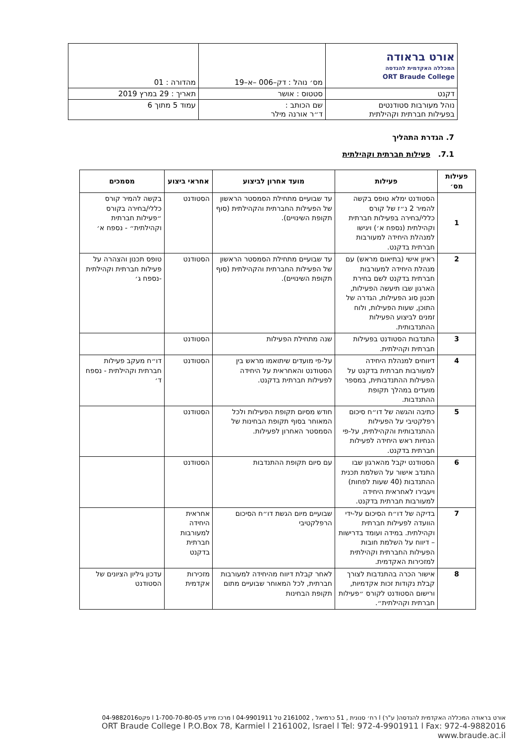| אורט בראודה המכללה האקדמית להנדסה ORT Braude College | מס׳ נוהל : דק–006 –א–19 | מהדורה : 01 |
| דקנט | סטטוס : אושר | תאריך : 29 במרץ 2019 |
| נוהל מעורבות סטודנטים בפעילות חברתית וקהילתית | שם הכותב : ד״ר אורנה מילר | עמוד 5 מתוך 6 |
7. הגדרת התהליך
7.1. פעילות חברתית וקהילתית
| פעילות מס׳ | פעילות | מועד אחרון לביצוע | אחראי ביצוע | מסמכים |
| --- | --- | --- | --- | --- |
| 1 | הסטודנט ימלא טופס בקשה להמיר 2 נ״ז של קורס כללי/בחירה בפעילות חברתית וקהילתית (נספח א׳) ויגישו למנהלת היחידה למעורבות חברתית בדקנט. | עד שבועיים מתחילת הסמסטר הראשון של הפעילות החברתית והקהילתית (סוף תקופת השינויים). | הסטודנט | בקשה להמיר קורס כללי/בחירה בקורס ״פעילות חברתית וקהילתית״ - נספח א׳ |
| 2 | ראיון אישי (בתיאום מראש) עם מנהלת היחידה למעורבות חברתית בדקנט לשם בחירת הארגון שבו תיעשה הפעילות, תכנון סוג הפעילות, הגדרה של התוכן, שעות הפעילות, ולוח זמנים לביצוע הפעילות ההתנדבותית. | עד שבועיים מתחילת הסמסטר הראשון של הפעילות החברתית והקהילתית (סוף תקופת השינויים). | הסטודנט | טופס תכנון והצהרה על פעילות חברתית וקהילתית -נספח ג׳ |
| 3 | התנדבות הסטודנט בפעילות חברתית וקהילתית. | שנה מתחילת הפעילות | הסטודנט | |
| 4 | דיווחים למנהלת היחידה למעורבות חברתית בדקנט על הפעילות ההתנדבותית, במספר מועדים במהלך תקופת ההתנדבות. | על-פי מועדים שיתואמו מראש בין הסטודנט והאחראית על היחידה לפעילות חברתית בדקנט. | הסטודנט | דו״ח מעקב פעילות חברתית וקהילתית - נספח ד׳ |
| 5 | כתיבה והגשה של דו״ח סיכום רפלקטיבי על הפעילות ההתנדבותית והקהילתית, על-פי הנחיות ראש היחידה לפעילות חברתית בדקנט. | חודש מסיום תקופת הפעילות ולכל המאוחר בסוף תקופת הבחינות של הסמסטר האחרון לפעילות. | הסטודנט | |
| 6 | הסטודנט יקבל מהארגון שבו התנדב אישור על השלמת תכנית ההתנדבות (40 שעות לפחות) ויעבירו לאחראית היחידה למעורבות חברתית בדקנט. | עם סיום תקופת ההתנדבות | הסטודנט | |
| 7 | בדיקה של דו״ח הסיכום על-ידי הוועדה לפעילות חברתית וקהילתית. במידה ועומד בדרישות – דיווח על השלמת חובות הפעילות החברתית וקהילתית למזכירות האקדמית. | שבועיים מיום הגשת דו״ח הסיכום הרפלקטיבי | אחראית היחידה למעורבות חברתית בדקנט | |
| 8 | אישור הכרה בהתנדבות לצורך קבלת נקודות זכות אקדמיות, ורישום הסטודנט לקורס ״פעילות חברתית וקהילתית״. | לאחר קבלת דיווח מהיחידה למעורבות חברתית, לכל המאוחר שבועיים מתום תקופת הבחינות | מזכירות אקדמית | עדכון גיליון הציונים של הסטודנט |
אורט בראודה המכללה האקדמית להנדסה( ע"ר) l רח׳ סנונית , 51 כרמיאל , 2161002 טל 04-9901911 l מרכז מידע 1-700-70-80-05 l פקס04-9882016
ORT Braude College l P.O.Box 78, Karmiel l 2161002, Israel l Tel: 972-4-9901911 l Fax: 972-4-9882016 www.braude.ac.il